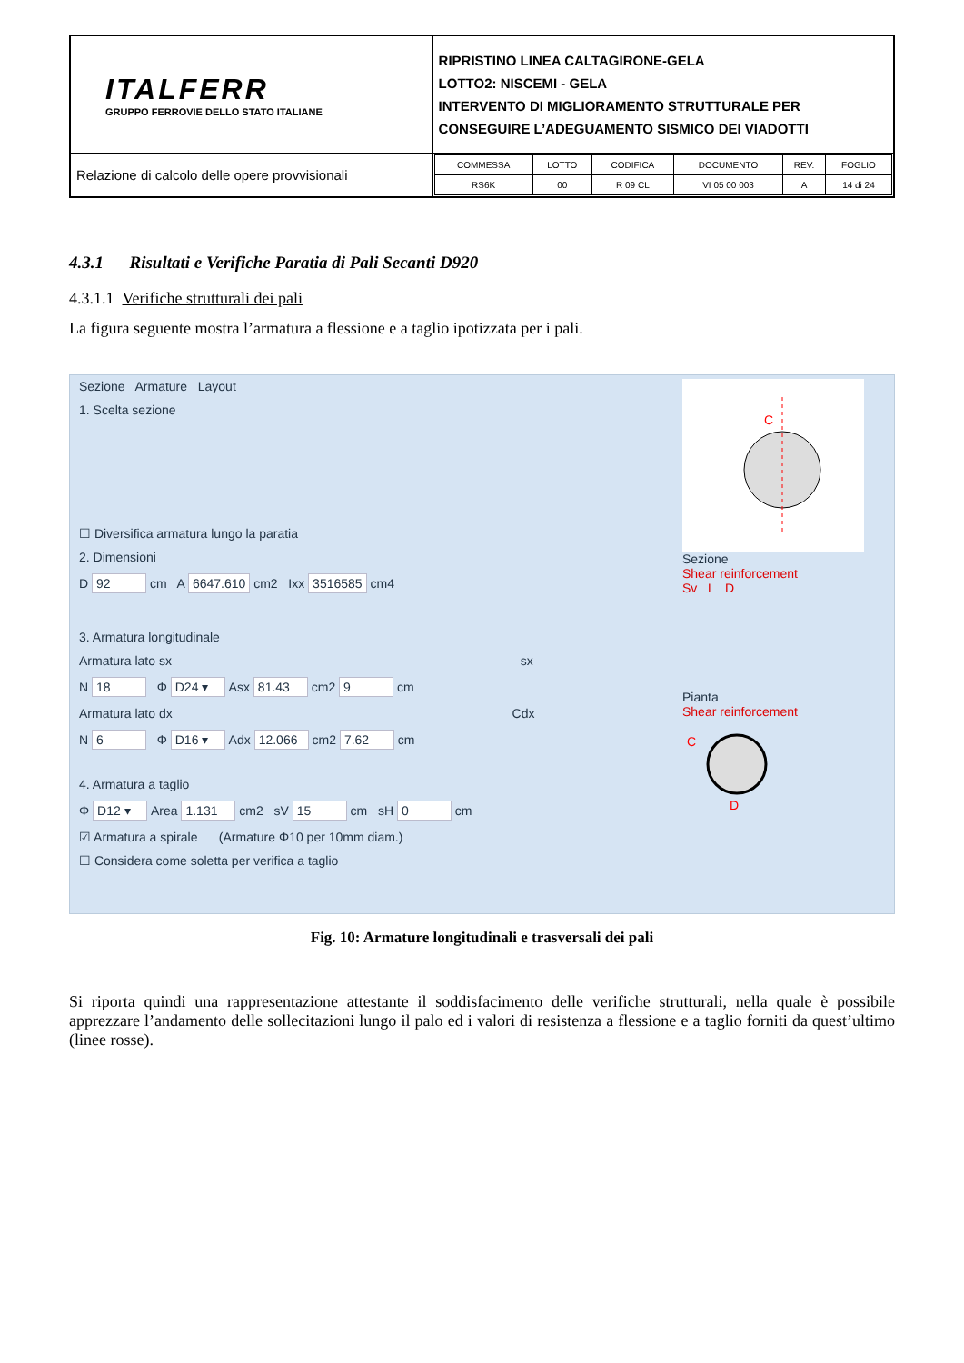| ITALFERR GRUPPO FERROVIE DELLO STATO ITALIANE | RIPRISTINO LINEA CALTAGIRONE-GELA LOTTO2: NISCEMI - GELA INTERVENTO DI MIGLIORAMENTO STRUTTURALE PER CONSEGUIRE L’ADEGUAMENTO SISMICO DEI VIADOTTI |
| Relazione di calcolo delle opere provvisionali | / COMMESSA / LOTTO / CODIFICA / DOCUMENTO / REV. / FOGLIO / / RS6K / 00 / R 09 CL / VI 05 00 003 / A / 14 di 24 / |
4.3.1 Risultati e Verifiche Paratia di Pali Secanti D920
4.3.1.1 Verifiche strutturali dei pali
La figura seguente mostra l’armatura a flessione e a taglio ipotizzata per i pali.
Sezione Armature Layout
1. Scelta sezione
☐ Diversifica armatura lungo la paratia
2. Dimensioni
D 92 cm A 6647.610 cm2 Ixx 3516585 cm4
3. Armatura longitudinale
Armatura lato sx sx
N 18 Φ D24 ▾ Asx 81.43 cm2 9 cm
Armatura lato dx Cdx
N 6 Φ D16 ▾ Adx 12.066 cm2 7.62 cm
4. Armatura a taglio
Φ D12 ▾ Area 1.131 cm2 sV 15 cm sH 0 cm
☑ Armatura a spirale (Armature Φ10 per 10mm diam.)
☐ Considera come soletta per verifica a taglio
C
Sezione
Shear reinforcement
Sv L D
Pianta
Shear reinforcement
C
D
Fig. 10: Armature longitudinali e trasversali dei pali
Si riporta quindi una rappresentazione attestante il soddisfacimento delle verifiche strutturali, nella quale è possibile apprezzare l’andamento delle sollecitazioni lungo il palo ed i valori di resistenza a flessione e a taglio forniti da quest’ultimo (linee rosse).